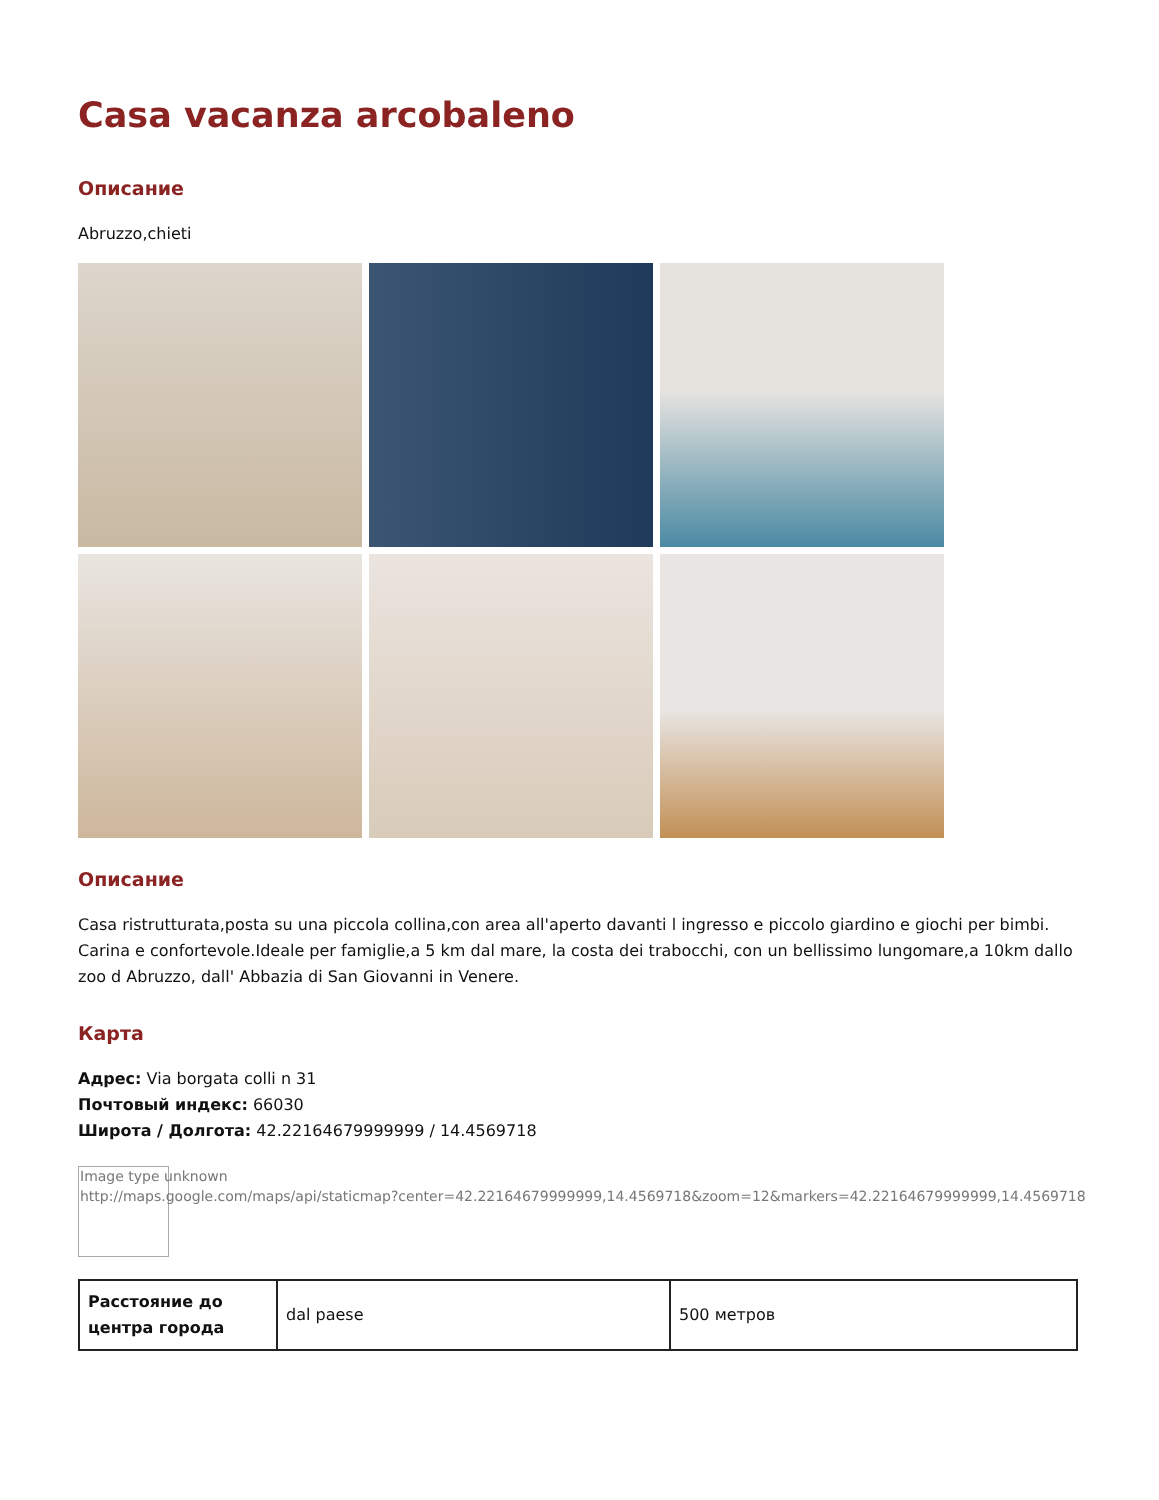Casa vacanza arcobaleno
Описание
Abruzzo,chieti
Описание
Casa ristrutturata,posta su una piccola collina,con area all'aperto davanti l ingresso e piccolo giardino e giochi per bimbi. Carina e confortevole.Ideale per famiglie,a 5 km dal mare, la costa dei trabocchi, con un bellissimo lungomare,a 10km dallo zoo d Abruzzo, dall' Abbazia di San Giovanni in Venere.
Карта
Адрес: Via borgata colli n 31
Почтовый индекс: 66030
Широта / Долгота: 42.22164679999999 / 14.4569718
Image type unknown
http://maps.google.com/maps/api/staticmap?center=42.22164679999999,14.4569718&zoom=12&markers=42.22164679999999,14.4569718
| Расстояние до центра города | dal paese | 500 метров |